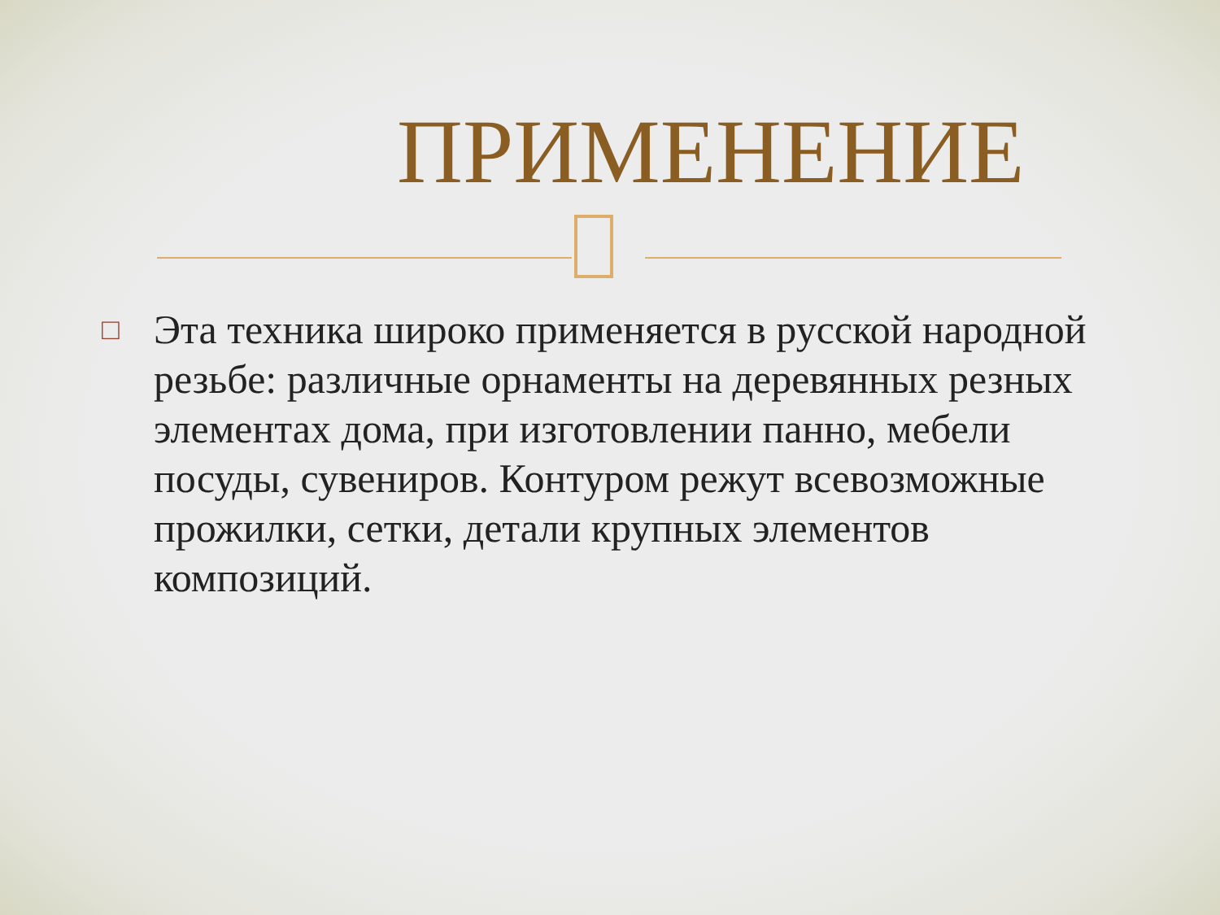ПРИМЕНЕНИЕ
□
Эта техника широко применяется в русской народной резьбе: различные орнаменты на деревянных резных элементах дома, при изготовлении панно, мебели посуды, сувениров. Контуром режут всевозможные прожилки, сетки, детали крупных элементов композиций.